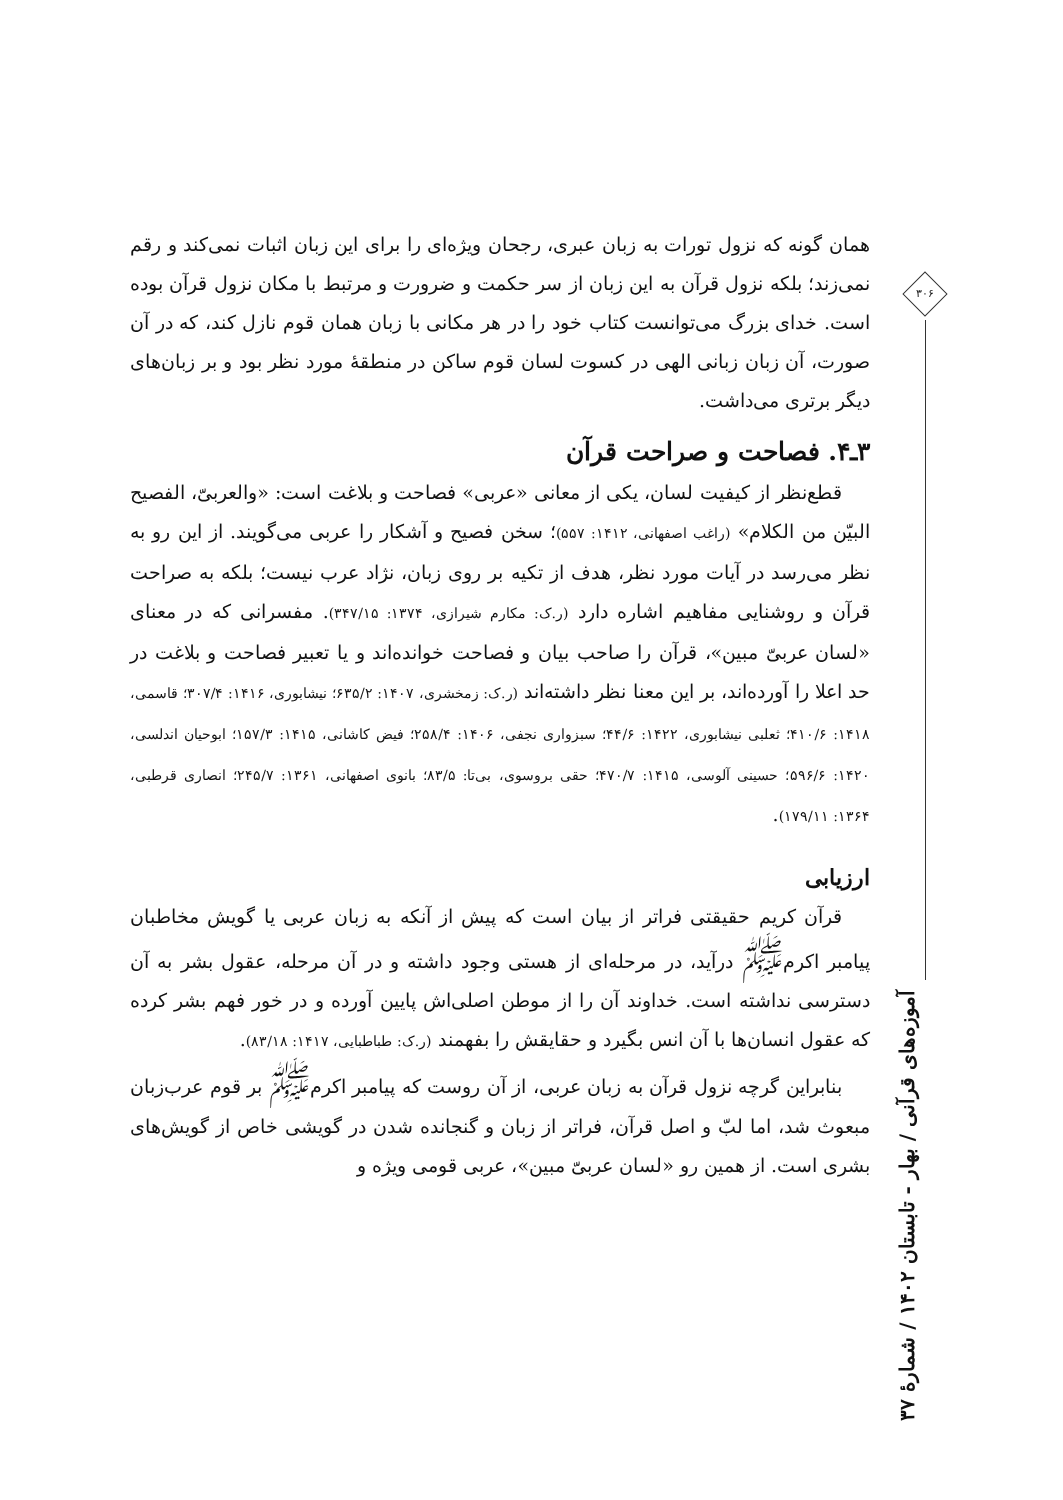۳۰۶
آموزه‌های قرآنی / بهار - تابستان ۱۴۰۲ / شمارهٔ ۳۷
همان گونه که نزول تورات به زبان عبری، رجحان ویژه‌ای را برای این زبان اثبات نمی‌کند و رقم نمی‌زند؛ بلکه نزول قرآن به این زبان از سر حکمت و ضرورت و مرتبط با مکان نزول قرآن بوده است. خدای بزرگ می‌توانست کتاب خود را در هر مکانی با زبان همان قوم نازل کند، که در آن صورت، آن زبان زبانی الهی در کسوت لسان قوم ساکن در منطقهٔ مورد نظر بود و بر زبان‌های دیگر برتری می‌داشت.
۳ـ۴. فصاحت و صراحت قرآن
قطع‌نظر از کیفیت لسان، یکی از معانی «عربی» فصاحت و بلاغت است: «والعربیّ، الفصیح البیّن من الکلام» (راغب اصفهانی، ۱۴۱۲: ۵۵۷)؛ سخن فصیح و آشکار را عربی می‌گویند. از این رو به نظر می‌رسد در آیات مورد نظر، هدف از تکیه بر روی زبان، نژاد عرب نیست؛ بلکه به صراحت قرآن و روشنایی مفاهیم اشاره دارد (ر.ک: مکارم شیرازی، ۱۳۷۴: ۳۴۷/۱۵). مفسرانی که در معنای «لسان عربیّ مبین»، قرآن را صاحب بیان و فصاحت خوانده‌اند و یا تعبیر فصاحت و بلاغت در حد اعلا را آورده‌اند، بر این معنا نظر داشته‌اند (ر.ک: زمخشری، ۱۴۰۷: ۶۳۵/۲؛ نیشابوری، ۱۴۱۶: ۳۰۷/۴؛ قاسمی، ۱۴۱۸: ۴۱۰/۶؛ ثعلبی نیشابوری، ۱۴۲۲: ۴۴/۶؛ سبزواری نجفی، ۱۴۰۶: ۲۵۸/۴؛ فیض کاشانی، ۱۴۱۵: ۱۵۷/۳؛ ابوحیان اندلسی، ۱۴۲۰: ۵۹۶/۶؛ حسینی آلوسی، ۱۴۱۵: ۴۷۰/۷؛ حقی بروسوی، بی‌تا: ۸۳/۵؛ بانوی اصفهانی، ۱۳۶۱: ۲۴۵/۷؛ انصاری قرطبی، ۱۳۶۴: ۱۷۹/۱۱).
ارزیابی
قرآن کریم حقیقتی فراتر از بیان است که پیش از آنکه به زبان عربی یا گویش مخاطبان پیامبر اکرم<sup>ﷺ</sup> درآید، در مرحله‌ای از هستی وجود داشته و در آن مرحله، عقول بشر به آن دسترسی نداشته است. خداوند آن را از موطن اصلی‌اش پایین آورده و در خور فهم بشر کرده که عقول انسان‌ها با آن انس بگیرد و حقایقش را بفهمند (ر.ک: طباطبایی، ۱۴۱۷: ۸۳/۱۸).
بنابراین گرچه نزول قرآن به زبان عربی، از آن روست که پیامبر اکرم<sup>ﷺ</sup> بر قوم عرب‌زبان مبعوث شد، اما لبّ و اصل قرآن، فراتر از زبان و گنجانده شدن در گویشی خاص از گویش‌های بشری است. از همین رو «لسان عربیّ مبین»، عربی قومی ویژه و